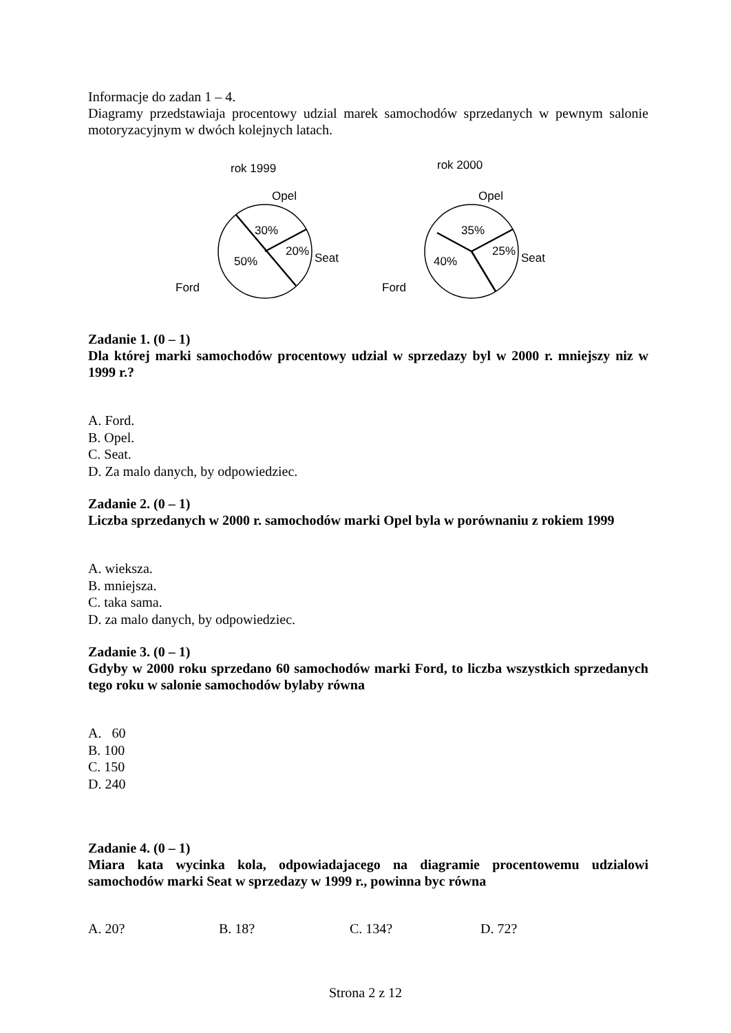Informacje do zadan 1 – 4.
Diagramy przedstawiaja procentowy udzial marek samochodów sprzedanych w pewnym salonie motoryzacyjnym w dwóch kolejnych latach.
rok 1999
Opel
30%
20%
50%
Seat
Ford
rok 2000
Opel
35%
25%
40%
Seat
Ford
Zadanie 1. (0 – 1)
Dla której marki samochodów procentowy udzial w sprzedazy byl w 2000 r. mniejszy niz w 1999 r.?
A. Ford.
B. Opel.
C. Seat.
D. Za malo danych, by odpowiedziec.
Zadanie 2. (0 – 1)
Liczba sprzedanych w 2000 r. samochodów marki Opel byla w porównaniu z rokiem 1999
A. wieksza.
B. mniejsza.
C. taka sama.
D. za malo danych, by odpowiedziec.
Zadanie 3. (0 – 1)
Gdyby w 2000 roku sprzedano 60 samochodów marki Ford, to liczba wszystkich sprzedanych tego roku w salonie samochodów bylaby równa
A. 60
B. 100
C. 150
D. 240
Zadanie 4. (0 – 1)
Miara kata wycinka kola, odpowiadajacego na diagramie procentowemu udzialowi samochodów marki Seat w sprzedazy w 1999 r., powinna byc równa
A. 20? B. 18? C. 134? D. 72?
Strona 2 z 12